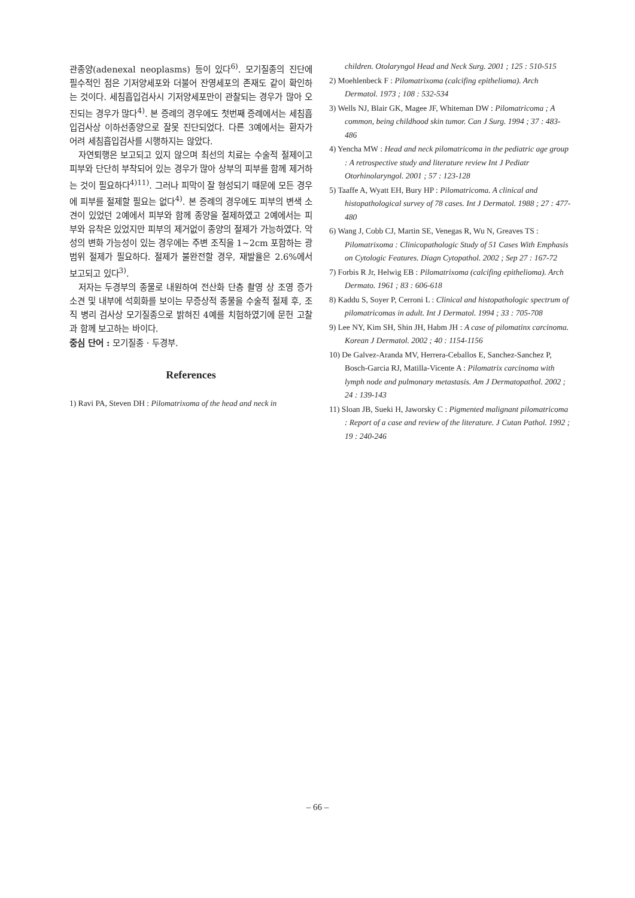관종양(adenexal neoplasms) 등이 있다<sup>6)</sup>. 모기질종의 진단에 필수적인 점은 기저양세포와 더불어 잔영세포의 존재도 같이 확인하는 것이다. 세침흡입검사시 기저양세포만이 관찰되는 경우가 많아 오진되는 경우가 많다<sup>4)</sup>. 본 증례의 경우에도 첫번째 증례에서는 세침흡입검사상 이하선종양으로 잘못 진단되었다. 다른 3예에서는 환자가 어려 세침흡입검사를 시행하지는 않았다.
자연퇴행은 보고되고 있지 않으며 최선의 치료는 수술적 절제이고 피부와 단단히 부착되어 있는 경우가 많아 상부의 피부를 함께 제거하는 것이 필요하다<sup>4)11)</sup>. 그러나 피막이 잘 형성되기 때문에 모든 경우에 피부를 절제할 필요는 없다<sup>4)</sup>. 본 증례의 경우에도 피부의 변색 소견이 있었던 2예에서 피부와 함께 종양을 절제하였고 2예에서는 피부와 유착은 있었지만 피부의 제거없이 종양의 절제가 가능하였다. 악성의 변화 가능성이 있는 경우에는 주변 조직을 1~2cm 포함하는 광범위 절제가 필요하다. 절제가 불완전할 경우, 재발율은 2.6%에서 보고되고 있다<sup>3)</sup>.
저자는 두경부의 종물로 내원하여 전산화 단층 촬영 상 조영 증가 소견 및 내부에 석회화를 보이는 무증상적 종물을 수술적 절제 후, 조직 병리 검사상 모기질종으로 밝혀진 4예를 치험하였기에 문헌 고찰과 함께 보고하는 바이다.
중심 단어 : 모기질종 · 두경부.
References
1) Ravi PA, Steven DH : Pilomatrixoma of the head and neck in
children. Otolaryngol Head and Neck Surg. 2001 ; 125 : 510-515
2) Moehlenbeck F : Pilomatrixoma (calcifing epithelioma). Arch Dermatol. 1973 ; 108 : 532-534
3) Wells NJ, Blair GK, Magee JF, Whiteman DW : Pilomatricoma ; A common, being childhood skin tumor. Can J Surg. 1994 ; 37 : 483-486
4) Yencha MW : Head and neck pilomatricoma in the pediatric age group : A retrospective study and literature review Int J Pediatr Otorhinolaryngol. 2001 ; 57 : 123-128
5) Taaffe A, Wyatt EH, Bury HP : Pilomatricoma. A clinical and histopathological survey of 78 cases. Int J Dermatol. 1988 ; 27 : 477-480
6) Wang J, Cobb CJ, Martin SE, Venegas R, Wu N, Greaves TS : Pilomatrixoma : Clinicopathologic Study of 51 Cases With Emphasis on Cytologic Features. Diagn Cytopathol. 2002 ; Sep 27 : 167-72
7) Forbis R Jr, Helwig EB : Pilomatrixoma (calcifing epithelioma). Arch Dermato. 1961 ; 83 : 606-618
8) Kaddu S, Soyer P, Cerroni L : Clinical and histopathologic spectrum of pilomatricomas in adult. Int J Dermatol. 1994 ; 33 : 705-708
9) Lee NY, Kim SH, Shin JH, Habm JH : A case of pilomatinx carcinoma. Korean J Dermatol. 2002 ; 40 : 1154-1156
10) De Galvez-Aranda MV, Herrera-Ceballos E, Sanchez-Sanchez P, Bosch-Garcia RJ, Matilla-Vicente A : Pilomatrix carcinoma with lymph node and pulmonary metastasis. Am J Dermatopathol. 2002 ; 24 : 139-143
11) Sloan JB, Sueki H, Jaworsky C : Pigmented malignant pilomatricoma : Report of a case and review of the literature. J Cutan Pathol. 1992 ; 19 : 240-246
– 66 –